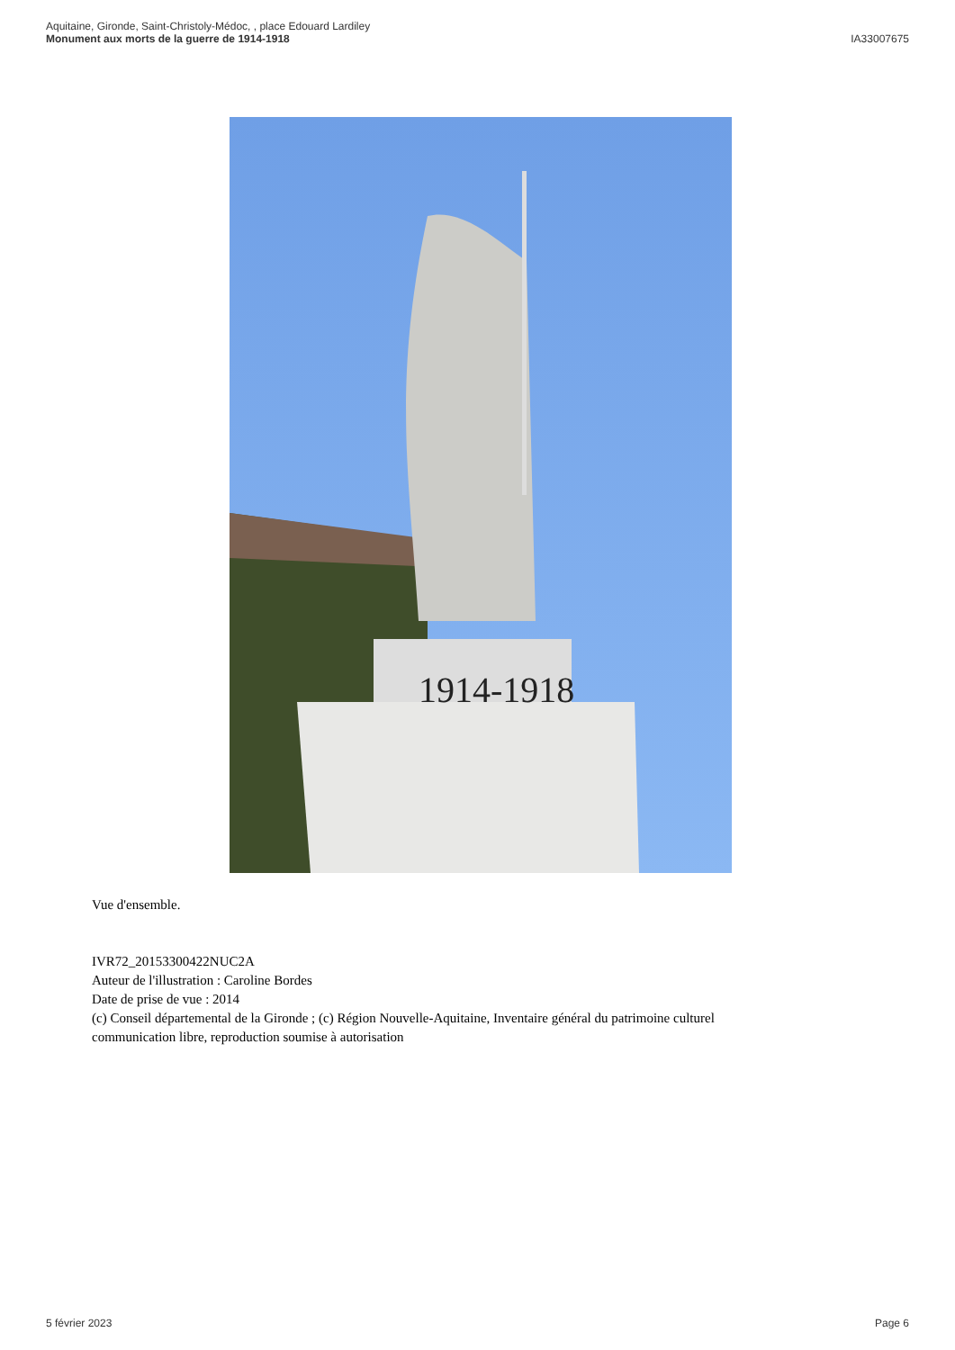Aquitaine, Gironde, Saint-Christoly-Médoc, , place Edouard Lardiley
Monument aux morts de la guerre de 1914-1918
IA33007675
1914-1918
Vue d'ensemble.
IVR72_20153300422NUC2A
Auteur de l'illustration : Caroline Bordes
Date de prise de vue : 2014
(c) Conseil départemental de la Gironde ; (c) Région Nouvelle-Aquitaine, Inventaire général du patrimoine culturel
communication libre, reproduction soumise à autorisation
5 février 2023 Page 6